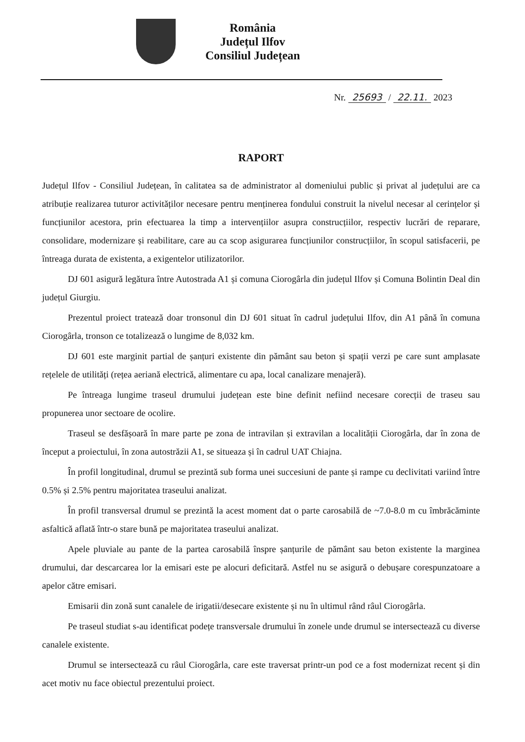România
Județul Ilfov
Consiliul Județean
Nr. 25693 / 22.11. 2023
RAPORT
Județul Ilfov - Consiliul Județean, în calitatea sa de administrator al domeniului public și privat al județului are ca atribuție realizarea tuturor activităților necesare pentru menținerea fondului construit la nivelul necesar al cerințelor și funcțiunilor acestora, prin efectuarea la timp a intervențiilor asupra construcțiilor, respectiv lucrări de reparare, consolidare, modernizare și reabilitare, care au ca scop asigurarea funcțiunilor construcțiilor, în scopul satisfacerii, pe întreaga durata de existenta, a exigentelor utilizatorilor.
DJ 601 asigură legătura între Autostrada A1 și comuna Ciorogârla din județul Ilfov și Comuna Bolintin Deal din județul Giurgiu.
Prezentul proiect tratează doar tronsonul din DJ 601 situat în cadrul județului Ilfov, din A1 până în comuna Ciorogârla, tronson ce totalizează o lungime de 8,032 km.
DJ 601 este marginit partial de șanțuri existente din pământ sau beton și spații verzi pe care sunt amplasate rețelele de utilități (rețea aeriană electrică, alimentare cu apa, local canalizare menajeră).
Pe întreaga lungime traseul drumului județean este bine definit nefiind necesare corecții de traseu sau propunerea unor sectoare de ocolire.
Traseul se desfășoară în mare parte pe zona de intravilan și extravilan a localității Ciorogârla, dar în zona de început a proiectului, în zona autostrăzii A1, se situeaza și în cadrul UAT Chiajna.
În profil longitudinal, drumul se prezintă sub forma unei succesiuni de pante și rampe cu declivitati variind între 0.5% și 2.5% pentru majoritatea traseului analizat.
În profil transversal drumul se prezintă la acest moment dat o parte carosabilă de ~7.0-8.0 m cu îmbrăcăminte asfaltică aflată într-o stare bună pe majoritatea traseului analizat.
Apele pluviale au pante de la partea carosabilă înspre șanțurile de pământ sau beton existente la marginea drumului, dar descarcarea lor la emisari este pe alocuri deficitară. Astfel nu se asigură o debușare corespunzatoare a apelor către emisari.
Emisarii din zonă sunt canalele de irigatii/desecare existente și nu în ultimul rând râul Ciorogârla.
Pe traseul studiat s-au identificat podețe transversale drumului în zonele unde drumul se intersectează cu diverse canalele existente.
Drumul se intersectează cu râul Ciorogârla, care este traversat printr-un pod ce a fost modernizat recent și din acet motiv nu face obiectul prezentului proiect.